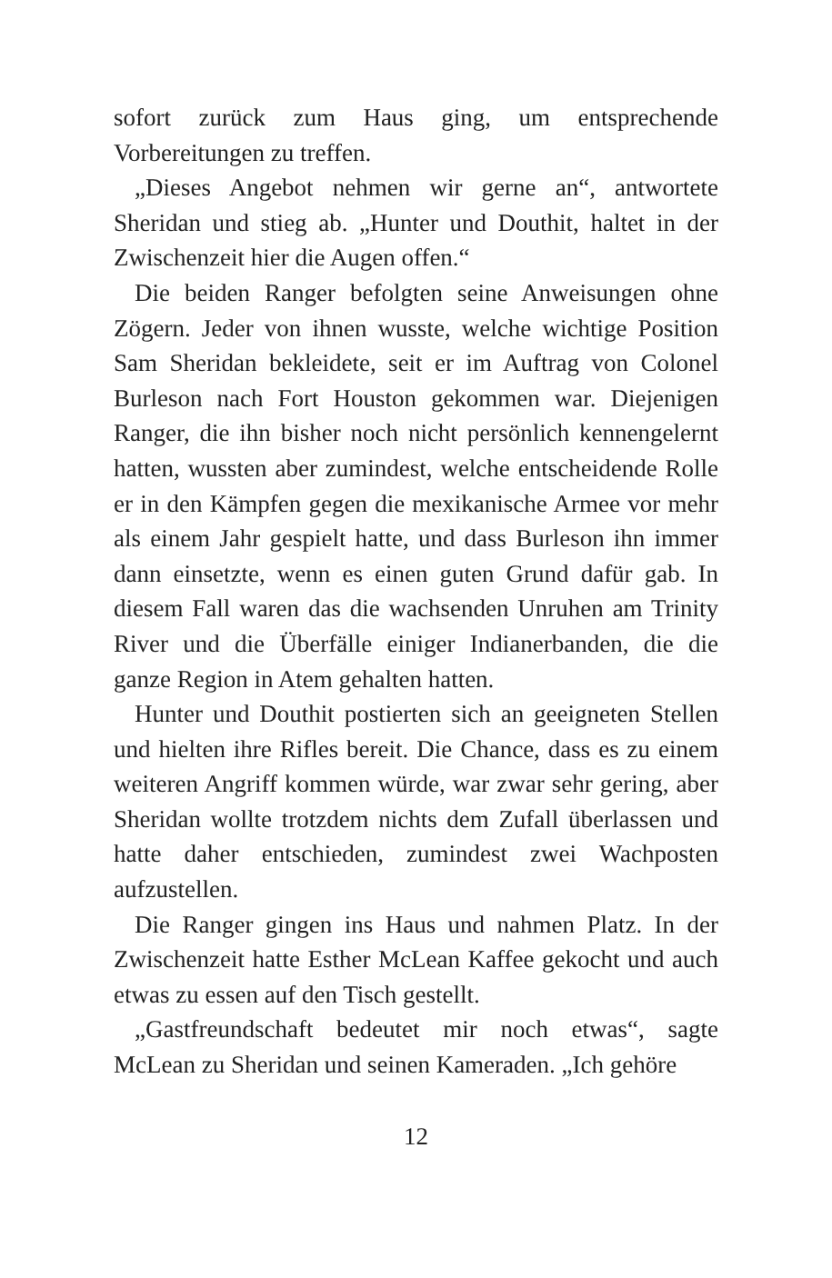sofort zurück zum Haus ging, um entsprechende Vorbereitungen zu treffen.
„Dieses Angebot nehmen wir gerne an“, antwortete Sheridan und stieg ab. „Hunter und Douthit, haltet in der Zwischenzeit hier die Augen offen.“
Die beiden Ranger befolgten seine Anweisungen ohne Zögern. Jeder von ihnen wusste, welche wichtige Position Sam Sheridan bekleidete, seit er im Auftrag von Colonel Burleson nach Fort Houston gekommen war. Diejenigen Ranger, die ihn bisher noch nicht persönlich kennengelernt hatten, wussten aber zumindest, welche entscheidende Rolle er in den Kämpfen gegen die mexikanische Armee vor mehr als einem Jahr gespielt hatte, und dass Burleson ihn immer dann einsetzte, wenn es einen guten Grund dafür gab. In diesem Fall waren das die wachsenden Unruhen am Trinity River und die Überfälle einiger Indianerbanden, die die ganze Region in Atem gehalten hatten.
Hunter und Douthit postierten sich an geeigneten Stellen und hielten ihre Rifles bereit. Die Chance, dass es zu einem weiteren Angriff kommen würde, war zwar sehr gering, aber Sheridan wollte trotzdem nichts dem Zufall überlassen und hatte daher entschieden, zumindest zwei Wachposten aufzustellen.
Die Ranger gingen ins Haus und nahmen Platz. In der Zwischenzeit hatte Esther McLean Kaffee gekocht und auch etwas zu essen auf den Tisch gestellt.
„Gastfreundschaft bedeutet mir noch etwas“, sagte McLean zu Sheridan und seinen Kameraden. „Ich gehöre
12